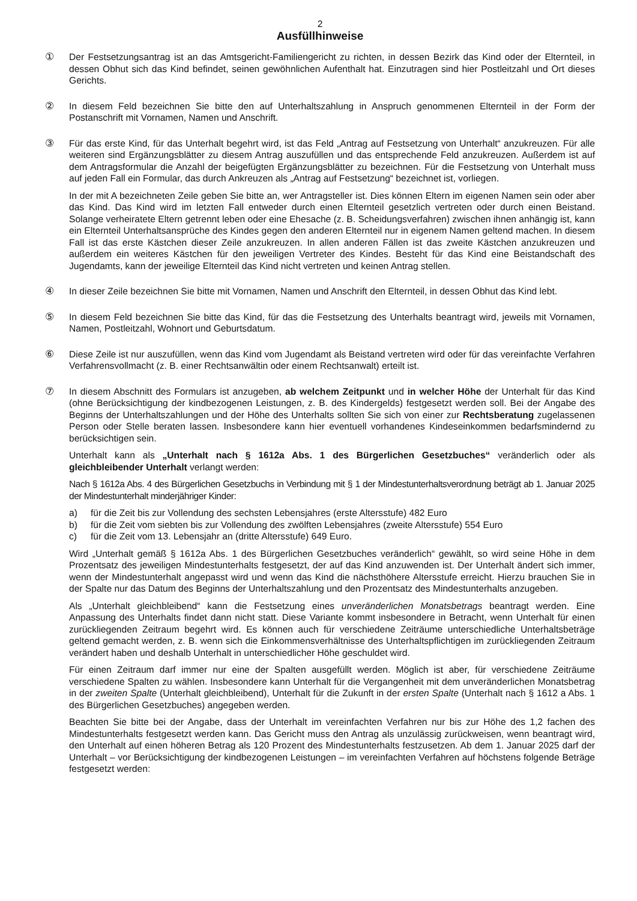2
Ausfüllhinweise
① Der Festsetzungsantrag ist an das Amtsgericht-Familiengericht zu richten, in dessen Bezirk das Kind oder der Elternteil, in dessen Obhut sich das Kind befindet, seinen gewöhnlichen Aufenthalt hat. Einzutragen sind hier Postleitzahl und Ort dieses Gerichts.
② In diesem Feld bezeichnen Sie bitte den auf Unterhaltszahlung in Anspruch genommenen Elternteil in der Form der Postanschrift mit Vornamen, Namen und Anschrift.
③ Für das erste Kind, für das Unterhalt begehrt wird, ist das Feld „Antrag auf Festsetzung von Unterhalt“ anzukreuzen. Für alle weiteren sind Ergänzungsblätter zu diesem Antrag auszufüllen und das entsprechende Feld anzukreuzen. Außerdem ist auf dem Antragsformular die Anzahl der beigefügten Ergänzungsblätter zu bezeichnen. Für die Festsetzung von Unterhalt muss auf jeden Fall ein Formular, das durch Ankreuzen als „Antrag auf Festsetzung“ bezeichnet ist, vorliegen.
In der mit A bezeichneten Zeile geben Sie bitte an, wer Antragsteller ist. Dies können Eltern im eigenen Namen sein oder aber das Kind. Das Kind wird im letzten Fall entweder durch einen Elternteil gesetzlich vertreten oder durch einen Beistand. Solange verheiratete Eltern getrennt leben oder eine Ehesache (z. B. Scheidungsverfahren) zwischen ihnen anhängig ist, kann ein Elternteil Unterhaltsansprüche des Kindes gegen den anderen Elternteil nur in eigenem Namen geltend machen. In diesem Fall ist das erste Kästchen dieser Zeile anzukreuzen. In allen anderen Fällen ist das zweite Kästchen anzukreuzen und außerdem ein weiteres Kästchen für den jeweiligen Vertreter des Kindes. Besteht für das Kind eine Beistandschaft des Jugendamts, kann der jeweilige Elternteil das Kind nicht vertreten und keinen Antrag stellen.
④ In dieser Zeile bezeichnen Sie bitte mit Vornamen, Namen und Anschrift den Elternteil, in dessen Obhut das Kind lebt.
⑤ In diesem Feld bezeichnen Sie bitte das Kind, für das die Festsetzung des Unterhalts beantragt wird, jeweils mit Vornamen, Namen, Postleitzahl, Wohnort und Geburtsdatum.
⑥ Diese Zeile ist nur auszufüllen, wenn das Kind vom Jugendamt als Beistand vertreten wird oder für das vereinfachte Verfahren Verfahrensvollmacht (z. B. einer Rechtsanwältin oder einem Rechtsanwalt) erteilt ist.
⑦ In diesem Abschnitt des Formulars ist anzugeben, ab welchem Zeitpunkt und in welcher Höhe der Unterhalt für das Kind (ohne Berücksichtigung der kindbezogenen Leistungen, z. B. des Kindergelds) festgesetzt werden soll. Bei der Angabe des Beginns der Unterhaltszahlungen und der Höhe des Unterhalts sollten Sie sich von einer zur Rechtsberatung zugelassenen Person oder Stelle beraten lassen. Insbesondere kann hier eventuell vorhandenes Kindeseinkommen bedarfsmindernd zu berücksichtigen sein.
Unterhalt kann als „Unterhalt nach § 1612a Abs. 1 des Bürgerlichen Gesetzbuches“ veränderlich oder als gleichbleibender Unterhalt verlangt werden:
Nach § 1612a Abs. 4 des Bürgerlichen Gesetzbuchs in Verbindung mit § 1 der Mindestunterhaltsverordnung beträgt ab 1. Januar 2025 der Mindestunterhalt minderjähriger Kinder:
a) für die Zeit bis zur Vollendung des sechsten Lebensjahres (erste Altersstufe) 482 Euro
b) für die Zeit vom siebten bis zur Vollendung des zwölften Lebensjahres (zweite Altersstufe) 554 Euro
c) für die Zeit vom 13. Lebensjahr an (dritte Altersstufe) 649 Euro.
Wird „Unterhalt gemäß § 1612a Abs. 1 des Bürgerlichen Gesetzbuches veränderlich“ gewählt, so wird seine Höhe in dem Prozentsatz des jeweiligen Mindestunterhalts festgesetzt, der auf das Kind anzuwenden ist. Der Unterhalt ändert sich immer, wenn der Mindestunterhalt angepasst wird und wenn das Kind die nächsthöhere Altersstufe erreicht. Hierzu brauchen Sie in der Spalte nur das Datum des Beginns der Unterhaltszahlung und den Prozentsatz des Mindestunterhalts anzugeben.
Als „Unterhalt gleichbleibend“ kann die Festsetzung eines unveränderlichen Monatsbetrags beantragt werden. Eine Anpassung des Unterhalts findet dann nicht statt. Diese Variante kommt insbesondere in Betracht, wenn Unterhalt für einen zurückliegenden Zeitraum begehrt wird. Es können auch für verschiedene Zeiträume unterschiedliche Unterhaltsbeträge geltend gemacht werden, z. B. wenn sich die Einkommensverhältnisse des Unterhaltspflichtigen im zurückliegenden Zeitraum verändert haben und deshalb Unterhalt in unterschiedlicher Höhe geschuldet wird.
Für einen Zeitraum darf immer nur eine der Spalten ausgefüllt werden. Möglich ist aber, für verschiedene Zeiträume verschiedene Spalten zu wählen. Insbesondere kann Unterhalt für die Vergangenheit mit dem unveränderlichen Monatsbetrag in der zweiten Spalte (Unterhalt gleichbleibend), Unterhalt für die Zukunft in der ersten Spalte (Unterhalt nach § 1612 a Abs. 1 des Bürgerlichen Gesetzbuches) angegeben werden.
Beachten Sie bitte bei der Angabe, dass der Unterhalt im vereinfachten Verfahren nur bis zur Höhe des 1,2 fachen des Mindestunterhalts festgesetzt werden kann. Das Gericht muss den Antrag als unzulässig zurückweisen, wenn beantragt wird, den Unterhalt auf einen höheren Betrag als 120 Prozent des Mindestunterhalts festzusetzen. Ab dem 1. Januar 2025 darf der Unterhalt – vor Berücksichtigung der kindbezogenen Leistungen – im vereinfachten Verfahren auf höchstens folgende Beträge festgesetzt werden: